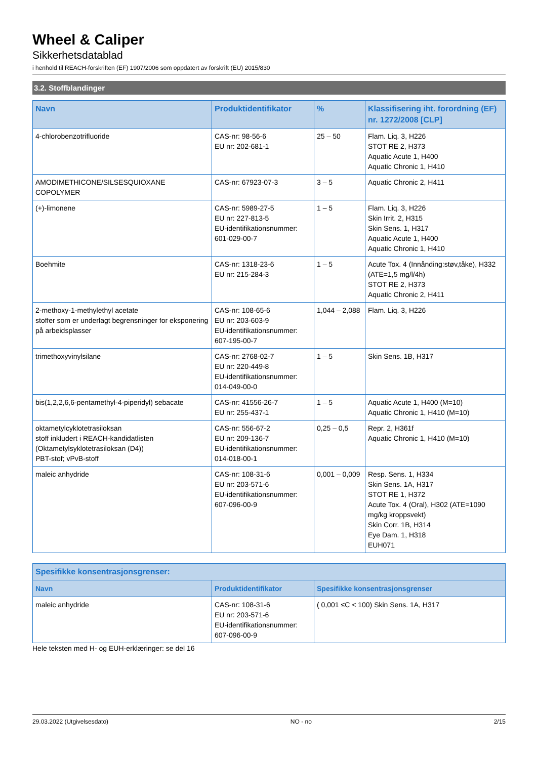Wheel & Caliper
Sikkerhetsdatablad
i henhold til REACH-forskriften (EF) 1907/2006 som oppdatert av forskrift (EU) 2015/830
3.2. Stoffblandinger
| Navn | Produktidentifikator | % | Klassifisering iht. forordning (EF) nr. 1272/2008 [CLP] |
| --- | --- | --- | --- |
| 4-chlorobenzotrifluoride | CAS-nr: 98-56-6 EU nr: 202-681-1 | 25 – 50 | Flam. Liq. 3, H226 STOT RE 2, H373 Aquatic Acute 1, H400 Aquatic Chronic 1, H410 |
| AMODIMETHICONE/SILSESQUIOXANE COPOLYMER | CAS-nr: 67923-07-3 | 3 – 5 | Aquatic Chronic 2, H411 |
| (+)-limonene | CAS-nr: 5989-27-5 EU nr: 227-813-5 EU-identifikationsnummer: 601-029-00-7 | 1 – 5 | Flam. Liq. 3, H226 Skin Irrit. 2, H315 Skin Sens. 1, H317 Aquatic Acute 1, H400 Aquatic Chronic 1, H410 |
| Boehmite | CAS-nr: 1318-23-6 EU nr: 215-284-3 | 1 – 5 | Acute Tox. 4 (Innånding:støv,tåke), H332 (ATE=1,5 mg/l/4h) STOT RE 2, H373 Aquatic Chronic 2, H411 |
| 2-methoxy-1-methylethyl acetate stoffer som er underlagt begrensninger for eksponering på arbeidsplasser | CAS-nr: 108-65-6 EU nr: 203-603-9 EU-identifikationsnummer: 607-195-00-7 | 1,044 – 2,088 | Flam. Liq. 3, H226 |
| trimethoxyvinylsilane | CAS-nr: 2768-02-7 EU nr: 220-449-8 EU-identifikationsnummer: 014-049-00-0 | 1 – 5 | Skin Sens. 1B, H317 |
| bis(1,2,2,6,6-pentamethyl-4-piperidyl) sebacate | CAS-nr: 41556-26-7 EU nr: 255-437-1 | 1 – 5 | Aquatic Acute 1, H400 (M=10) Aquatic Chronic 1, H410 (M=10) |
| oktametylcyklotetrasiloksan stoff inkludert i REACH-kandidatlisten (Oktametylsyklotetrasiloksan (D4)) PBT-stof; vPvB-stoff | CAS-nr: 556-67-2 EU nr: 209-136-7 EU-identifikationsnummer: 014-018-00-1 | 0,25 – 0,5 | Repr. 2, H361f Aquatic Chronic 1, H410 (M=10) |
| maleic anhydride | CAS-nr: 108-31-6 EU nr: 203-571-6 EU-identifikationsnummer: 607-096-00-9 | 0,001 – 0,009 | Resp. Sens. 1, H334 Skin Sens. 1A, H317 STOT RE 1, H372 Acute Tox. 4 (Oral), H302 (ATE=1090 mg/kg kroppsvekt) Skin Corr. 1B, H314 Eye Dam. 1, H318 EUH071 |
| Spesifikke konsentrasjonsgrenser: | | |
| --- | --- | --- |
| Navn | Produktidentifikator | Spesifikke konsentrasjonsgrenser |
| maleic anhydride | CAS-nr: 108-31-6 EU nr: 203-571-6 EU-identifikationsnummer: 607-096-00-9 | ( 0,001 ≤C < 100) Skin Sens. 1A, H317 |
Hele teksten med H- og EUH-erklæringer: se del 16
29.03.2022 (Utgivelsesdato) NO - no 2/15